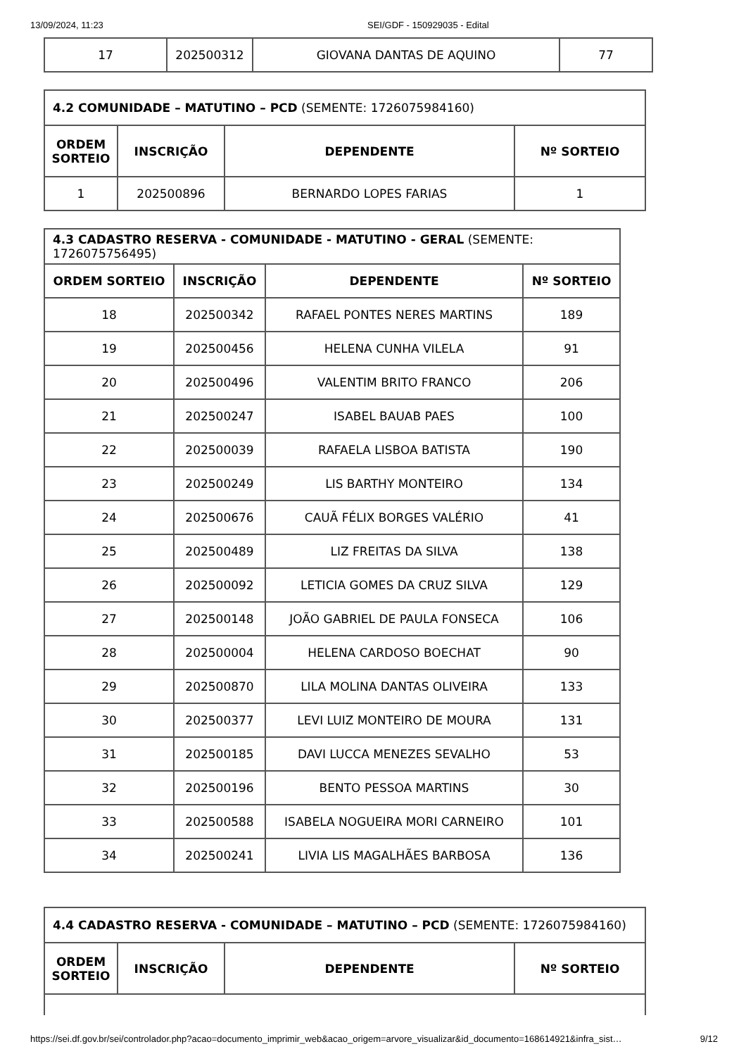13/09/2024, 11:23 SEI/GDF - 150929035 - Edital
| 17 | 202500312 | GIOVANA DANTAS DE AQUINO | 77 |
| 4.2 COMUNIDADE – MATUTINO – PCD (SEMENTE: 1726075984160) | | | |
| ORDEM SORTEIO | INSCRIÇÃO | DEPENDENTE | Nº SORTEIO |
| 1 | 202500896 | BERNARDO LOPES FARIAS | 1 |
| 4.3 CADASTRO RESERVA - COMUNIDADE - MATUTINO - GERAL (SEMENTE: 1726075756495) | | | |
| ORDEM SORTEIO | INSCRIÇÃO | DEPENDENTE | Nº SORTEIO |
| 18 | 202500342 | RAFAEL PONTES NERES MARTINS | 189 |
| 19 | 202500456 | HELENA CUNHA VILELA | 91 |
| 20 | 202500496 | VALENTIM BRITO FRANCO | 206 |
| 21 | 202500247 | ISABEL BAUAB PAES | 100 |
| 22 | 202500039 | RAFAELA LISBOA BATISTA | 190 |
| 23 | 202500249 | LIS BARTHY MONTEIRO | 134 |
| 24 | 202500676 | CAUÃ FÉLIX BORGES VALÉRIO | 41 |
| 25 | 202500489 | LIZ FREITAS DA SILVA | 138 |
| 26 | 202500092 | LETICIA GOMES DA CRUZ SILVA | 129 |
| 27 | 202500148 | JOÃO GABRIEL DE PAULA FONSECA | 106 |
| 28 | 202500004 | HELENA CARDOSO BOECHAT | 90 |
| 29 | 202500870 | LILA MOLINA DANTAS OLIVEIRA | 133 |
| 30 | 202500377 | LEVI LUIZ MONTEIRO DE MOURA | 131 |
| 31 | 202500185 | DAVI LUCCA MENEZES SEVALHO | 53 |
| 32 | 202500196 | BENTO PESSOA MARTINS | 30 |
| 33 | 202500588 | ISABELA NOGUEIRA MORI CARNEIRO | 101 |
| 34 | 202500241 | LIVIA LIS MAGALHÃES BARBOSA | 136 |
| 4.4 CADASTRO RESERVA - COMUNIDADE – MATUTINO – PCD (SEMENTE: 1726075984160) | | | |
| ORDEM SORTEIO | INSCRIÇÃO | DEPENDENTE | Nº SORTEIO |
https://sei.df.gov.br/sei/controlador.php?acao=documento_imprimir_web&acao_origem=arvore_visualizar&id_documento=168614921&infra_sist… 9/12